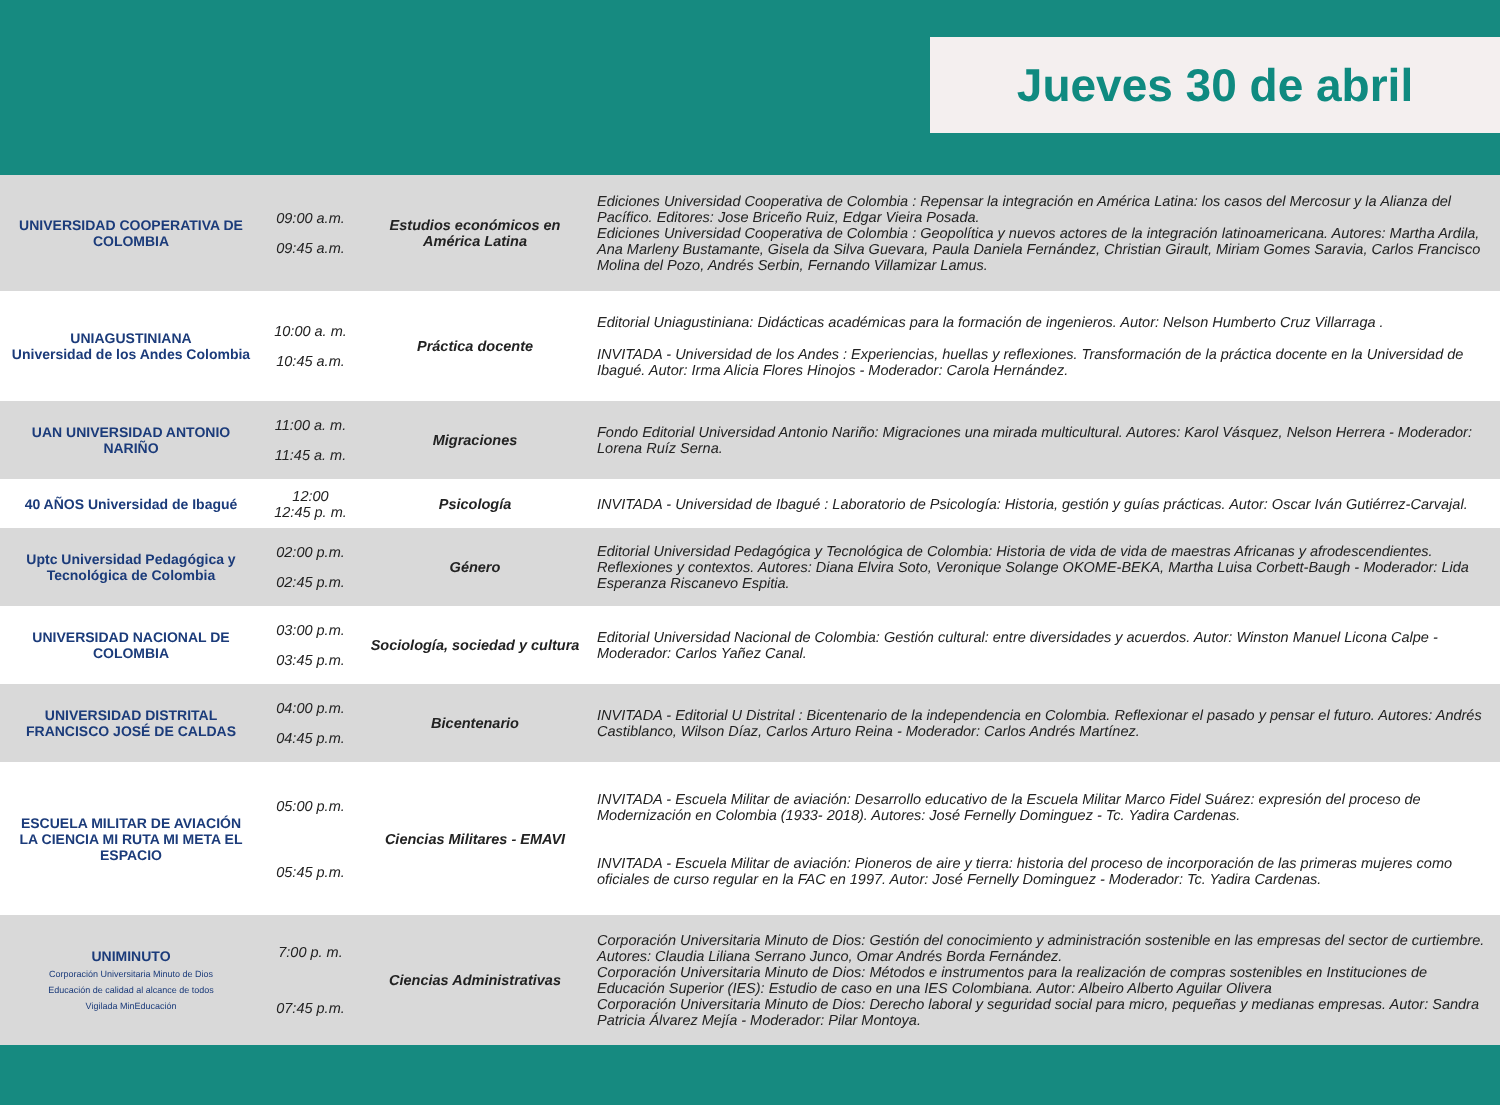Jueves 30 de abril
| UNIVERSIDAD COOPERATIVA DE COLOMBIA | 09:00 a.m. 09:45 a.m. | Estudios económicos en América Latina | Ediciones Universidad Cooperativa de Colombia : Repensar la integración en América Latina: los casos del Mercosur y la Alianza del Pacífico. Editores: Jose Briceño Ruiz, Edgar Vieira Posada. Ediciones Universidad Cooperativa de Colombia : Geopolítica y nuevos actores de la integración latinoamericana. Autores: Martha Ardila, Ana Marleny Bustamante, Gisela da Silva Guevara, Paula Daniela Fernández, Christian Girault, Miriam Gomes Saravia, Carlos Francisco Molina del Pozo, Andrés Serbin, Fernando Villamizar Lamus. |
| UNIAGUSTINIANA Universidad de los Andes Colombia | 10:00 a. m. 10:45 a.m. | Práctica docente | Editorial Uniagustiniana: Didácticas académicas para la formación de ingenieros. Autor: Nelson Humberto Cruz Villarraga . INVITADA - Universidad de los Andes : Experiencias, huellas y reflexiones. Transformación de la práctica docente en la Universidad de Ibagué. Autor: Irma Alicia Flores Hinojos - Moderador: Carola Hernández. |
| UAN UNIVERSIDAD ANTONIO NARIÑO | 11:00 a. m. 11:45 a. m. | Migraciones | Fondo Editorial Universidad Antonio Nariño: Migraciones una mirada multicultural. Autores: Karol Vásquez, Nelson Herrera - Moderador: Lorena Ruíz Serna. |
| 40 AÑOS Universidad de Ibagué | 12:00 12:45 p. m. | Psicología | INVITADA - Universidad de Ibagué : Laboratorio de Psicología: Historia, gestión y guías prácticas. Autor: Oscar Iván Gutiérrez-Carvajal. |
| Uptc Universidad Pedagógica y Tecnológica de Colombia | 02:00 p.m. 02:45 p.m. | Género | Editorial Universidad Pedagógica y Tecnológica de Colombia: Historia de vida de vida de maestras Africanas y afrodescendientes. Reflexiones y contextos. Autores: Diana Elvira Soto, Veronique Solange OKOME-BEKA, Martha Luisa Corbett-Baugh - Moderador: Lida Esperanza Riscanevo Espitia. |
| UNIVERSIDAD NACIONAL DE COLOMBIA | 03:00 p.m. 03:45 p.m. | Sociología, sociedad y cultura | Editorial Universidad Nacional de Colombia: Gestión cultural: entre diversidades y acuerdos. Autor: Winston Manuel Licona Calpe - Moderador: Carlos Yañez Canal. |
| UNIVERSIDAD DISTRITAL FRANCISCO JOSÉ DE CALDAS | 04:00 p.m. 04:45 p.m. | Bicentenario | INVITADA - Editorial U Distrital : Bicentenario de la independencia en Colombia. Reflexionar el pasado y pensar el futuro. Autores: Andrés Castiblanco, Wilson Díaz, Carlos Arturo Reina - Moderador: Carlos Andrés Martínez. |
| ESCUELA MILITAR DE AVIACIÓN LA CIENCIA MI RUTA MI META EL ESPACIO | 05:00 p.m. 05:45 p.m. | Ciencias Militares - EMAVI | INVITADA - Escuela Militar de aviación: Desarrollo educativo de la Escuela Militar Marco Fidel Suárez: expresión del proceso de Modernización en Colombia (1933- 2018). Autores: José Fernelly Dominguez - Tc. Yadira Cardenas. INVITADA - Escuela Militar de aviación: Pioneros de aire y tierra: historia del proceso de incorporación de las primeras mujeres como oficiales de curso regular en la FAC en 1997. Autor: José Fernelly Dominguez - Moderador: Tc. Yadira Cardenas. |
| UNIMINUTO Corporación Universitaria Minuto de Dios Educación de calidad al alcance de todos Vigilada MinEducación | 7:00 p. m. 07:45 p.m. | Ciencias Administrativas | Corporación Universitaria Minuto de Dios: Gestión del conocimiento y administración sostenible en las empresas del sector de curtiembre. Autores: Claudia Liliana Serrano Junco, Omar Andrés Borda Fernández. Corporación Universitaria Minuto de Dios: Métodos e instrumentos para la realización de compras sostenibles en Instituciones de Educación Superior (IES): Estudio de caso en una IES Colombiana. Autor: Albeiro Alberto Aguilar Olivera Corporación Universitaria Minuto de Dios: Derecho laboral y seguridad social para micro, pequeñas y medianas empresas. Autor: Sandra Patricia Álvarez Mejía - Moderador: Pilar Montoya. |